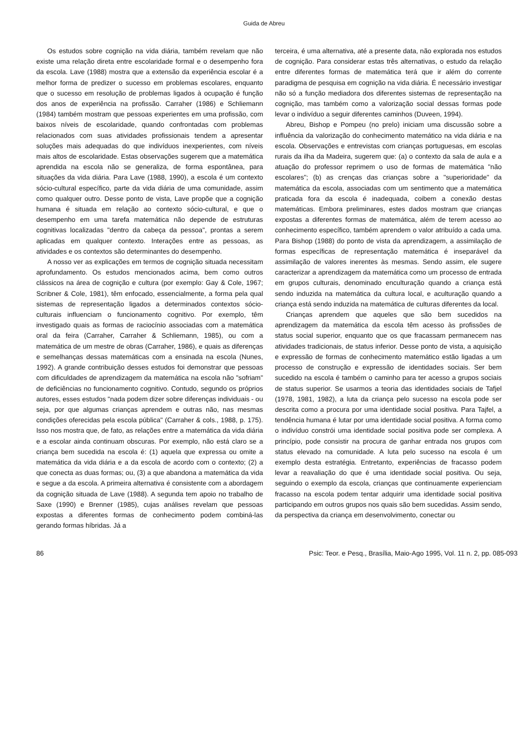Guida de Abreu
Os estudos sobre cognição na vida diária, também revelam que não existe uma relação direta entre escolaridade formal e o desempenho fora da escola. Lave (1988) mostra que a extensão da experiência escolar é a melhor forma de predizer o sucesso em problemas escolares, enquanto que o sucesso em resolução de problemas ligados à ocupação é função dos anos de experiência na profissão. Carraher (1986) e Schliemann (1984) também mostram que pessoas experientes em uma profissão, com baixos níveis de escolaridade, quando confrontadas com problemas relacionados com suas atividades profissionais tendem a apresentar soluções mais adequadas do que indivíduos inexperientes, com níveis mais altos de escolaridade. Estas observações sugerem que a matemática aprendida na escola não se generaliza, de forma espontânea, para situações da vida diária. Para Lave (1988, 1990), a escola é um contexto sócio-cultural específico, parte da vida diária de uma comunidade, assim como qualquer outro. Desse ponto de vista, Lave propõe que a cognição humana é situada em relação ao contexto sócio-cultural, e que o desempenho em uma tarefa matemática não depende de estruturas cognitivas localizadas "dentro da cabeça da pessoa", prontas a serem aplicadas em qualquer contexto. Interações entre as pessoas, as atividades e os contextos são determinantes do desempenho.
A nosso ver as explicações em termos de cognição situada necessitam aprofundamento. Os estudos mencionados acima, bem como outros clássicos na área de cognição e cultura (por exemplo: Gay & Cole, 1967; Scribner & Cole, 1981), têm enfocado, essencialmente, a forma pela qual sistemas de representação ligados a determinados contextos sócio-culturais influenciam o funcionamento cognitivo. Por exemplo, têm investigado quais as formas de raciocínio associadas com a matemática oral da feira (Carraher, Carraher & Schliemann, 1985), ou com a matemática de um mestre de obras (Carraher, 1986), e quais as diferenças e semelhanças dessas matemáticas com a ensinada na escola (Nunes, 1992). A grande contribuição desses estudos foi demonstrar que pessoas com dificuldades de aprendizagem da matemática na escola não "sofriam" de deficiências no funcionamento cognitivo. Contudo, segundo os próprios autores, esses estudos "nada podem dizer sobre diferenças individuais - ou seja, por que algumas crianças aprendem e outras não, nas mesmas condições oferecidas pela escola pública" (Carraher & cols., 1988, p. 175). Isso nos mostra que, de fato, as relações entre a matemática da vida diária e a escolar ainda continuam obscuras. Por exemplo, não está claro se a criança bem sucedida na escola é: (1) aquela que expressa ou omite a matemática da vida diária e a da escola de acordo com o contexto; (2) a que conecta as duas formas; ou, (3) a que abandona a matemática da vida e segue a da escola. A primeira alternativa é consistente com a abordagem da cognição situada de Lave (1988). A segunda tem apoio no trabalho de Saxe (1990) e Brenner (1985), cujas análises revelam que pessoas expostas a diferentes formas de conhecimento podem combiná-las gerando formas híbridas. Já a
terceira, é uma alternativa, até a presente data, não explorada nos estudos de cognição. Para considerar estas três alternativas, o estudo da relação entre diferentes formas de matemática terá que ir além do corrente paradigma de pesquisa em cognição na vida diária. É necessário investigar não só a função mediadora dos diferentes sistemas de representação na cognição, mas também como a valorização social dessas formas pode levar o indivíduo a seguir diferentes caminhos (Duveen, 1994).
Abreu, Bishop e Pompeu (no prelo) iniciam uma discussão sobre a influência da valorização do conhecimento matemático na vida diária e na escola. Observações e entrevistas com crianças portuguesas, em escolas rurais da ilha da Madeira, sugerem que: (a) o contexto da sala de aula e a atuação do professor reprimem o uso de formas de matemática "não escolares"; (b) as crenças das crianças sobre a "superioridade" da matemática da escola, associadas com um sentimento que a matemática praticada fora da escola é inadequada, coibem a conexão destas matemáticas. Embora preliminares, estes dados mostram que crianças expostas a diferentes formas de matemática, além de terem acesso ao conhecimento específico, também aprendem o valor atribuído a cada uma. Para Bishop (1988) do ponto de vista da aprendizagem, a assimilação de formas específicas de representação matemática é inseparável da assimilação de valores inerentes às mesmas. Sendo assim, ele sugere caracterizar a aprendizagem da matemática como um processo de entrada em grupos culturais, denominado enculturação quando a criança está sendo induzida na matemática da cultura local, e aculturação quando a criança está sendo induzida na matemática de culturas diferentes da local.
Crianças aprendem que aqueles que são bem sucedidos na aprendizagem da matemática da escola têm acesso às profissões de status social superior, enquanto que os que fracassam permanecem nas atividades tradicionais, de status inferior. Desse ponto de vista, a aquisição e expressão de formas de conhecimento matemático estão ligadas a um processo de construção e expressão de identidades sociais. Ser bem sucedido na escola é também o caminho para ter acesso a grupos sociais de status superior. Se usarmos a teoria das identidades sociais de Tafjel (1978, 1981, 1982), a luta da criança pelo sucesso na escola pode ser descrita como a procura por uma identidade social positiva. Para Tajfel, a tendência humana é lutar por uma identidade social positiva. A forma como o indivíduo constrói uma identidade social positiva pode ser complexa. A princípio, pode consistir na procura de ganhar entrada nos grupos com status elevado na comunidade. A luta pelo sucesso na escola é um exemplo desta estratégia. Entretanto, experiências de fracasso podem levar a reavaliação do que é uma identidade social positiva. Ou seja, seguindo o exemplo da escola, crianças que continuamente experienciam fracasso na escola podem tentar adquirir uma identidade social positiva participando em outros grupos nos quais são bem sucedidas. Assim sendo, da perspectiva da criança em desenvolvimento, conectar ou
86 Psic: Teor. e Pesq., Brasília, Maio-Ago 1995, Vol. 11 n. 2, pp. 085-093